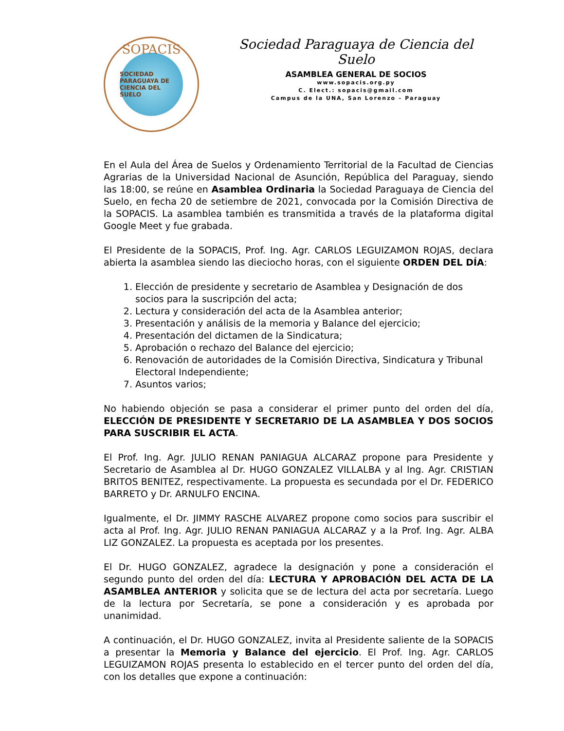SOPACIS
SOCIEDAD PARAGUAYA DE CIENCIA DEL SUELO
Sociedad Paraguaya de Ciencia del Suelo
ASAMBLEA GENERAL DE SOCIOS
www.sopacis.org.py
C. Elect.: sopacis@gmail.com
Campus de la UNA, San Lorenzo – Paraguay
En el Aula del Área de Suelos y Ordenamiento Territorial de la Facultad de Ciencias Agrarias de la Universidad Nacional de Asunción, República del Paraguay, siendo las 18:00, se reúne en Asamblea Ordinaria la Sociedad Paraguaya de Ciencia del Suelo, en fecha 20 de setiembre de 2021, convocada por la Comisión Directiva de la SOPACIS. La asamblea también es transmitida a través de la plataforma digital Google Meet y fue grabada.
El Presidente de la SOPACIS, Prof. Ing. Agr. CARLOS LEGUIZAMON ROJAS, declara abierta la asamblea siendo las dieciocho horas, con el siguiente ORDEN DEL DÍA:
1. Elección de presidente y secretario de Asamblea y Designación de dos socios para la suscripción del acta;
2. Lectura y consideración del acta de la Asamblea anterior;
3. Presentación y análisis de la memoria y Balance del ejercicio;
4. Presentación del dictamen de la Sindicatura;
5. Aprobación o rechazo del Balance del ejercicio;
6. Renovación de autoridades de la Comisión Directiva, Sindicatura y Tribunal Electoral Independiente;
7. Asuntos varios;
No habiendo objeción se pasa a considerar el primer punto del orden del día, ELECCIÓN DE PRESIDENTE Y SECRETARIO DE LA ASAMBLEA Y DOS SOCIOS PARA SUSCRIBIR EL ACTA.
El Prof. Ing. Agr. JULIO RENAN PANIAGUA ALCARAZ propone para Presidente y Secretario de Asamblea al Dr. HUGO GONZALEZ VILLALBA y al Ing. Agr. CRISTIAN BRITOS BENITEZ, respectivamente. La propuesta es secundada por el Dr. FEDERICO BARRETO y Dr. ARNULFO ENCINA.
Igualmente, el Dr. JIMMY RASCHE ALVAREZ propone como socios para suscribir el acta al Prof. Ing. Agr. JULIO RENAN PANIAGUA ALCARAZ y a la Prof. Ing. Agr. ALBA LIZ GONZALEZ. La propuesta es aceptada por los presentes.
El Dr. HUGO GONZALEZ, agradece la designación y pone a consideración el segundo punto del orden del día: LECTURA Y APROBACIÓN DEL ACTA DE LA ASAMBLEA ANTERIOR y solicita que se de lectura del acta por secretaría. Luego de la lectura por Secretaría, se pone a consideración y es aprobada por unanimidad.
A continuación, el Dr. HUGO GONZALEZ, invita al Presidente saliente de la SOPACIS a presentar la Memoria y Balance del ejercicio. El Prof. Ing. Agr. CARLOS LEGUIZAMON ROJAS presenta lo establecido en el tercer punto del orden del día, con los detalles que expone a continuación: